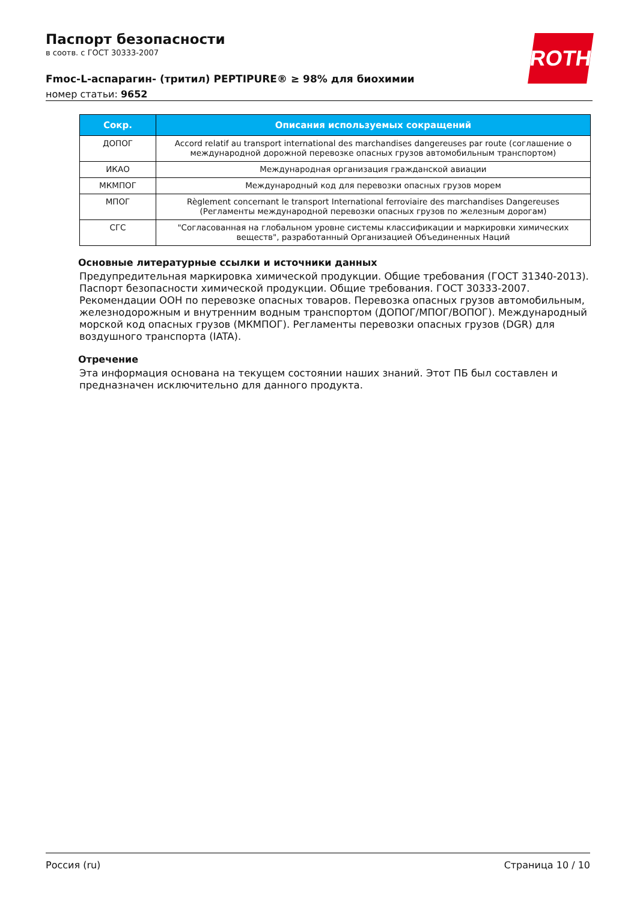Паспорт безопасности
в соотв. с ГОСТ 30333-2007
Fmoc-L-аспарагин- (тритил) PEPTIPURE® ≥ 98% для биохимии
номер статьи: 9652
ROTH
| Сокр. | Описания используемых сокращений |
| --- | --- |
| ДОПОГ | Accord relatif au transport international des marchandises dangereuses par route (соглашение о международной дорожной перевозке опасных грузов автомобильным транспортом) |
| ИКАО | Международная организация гражданской авиации |
| МКМПОГ | Международный код для перевозки опасных грузов морем |
| МПОГ | Règlement concernant le transport International ferroviaire des marchandises Dangereuses (Регламенты международной перевозки опасных грузов по железным дорогам) |
| СГС | "Согласованная на глобальном уровне системы классификации и маркировки химических веществ", разработанный Организацией Объединенных Наций |
Основные литературные ссылки и источники данных
Предупредительная маркировка химической продукции. Общие требования (ГОСТ 31340-2013). Паспорт безопасности химической продукции. Общие требования. ГОСТ 30333-2007. Рекомендации ООН по перевозке опасных товаров. Перевозка опасных грузов автомобильным, железнодорожным и внутренним водным транспортом (ДОПОГ/МПОГ/ВОПОГ). Международный морской код опасных грузов (МКМПОГ). Регламенты перевозки опасных грузов (DGR) для воздушного транспорта (IATA).
Отречение
Эта информация основана на текущем состоянии наших знаний. Этот ПБ был составлен и предназначен исключительно для данного продукта.
Россия (ru) Страница 10 / 10